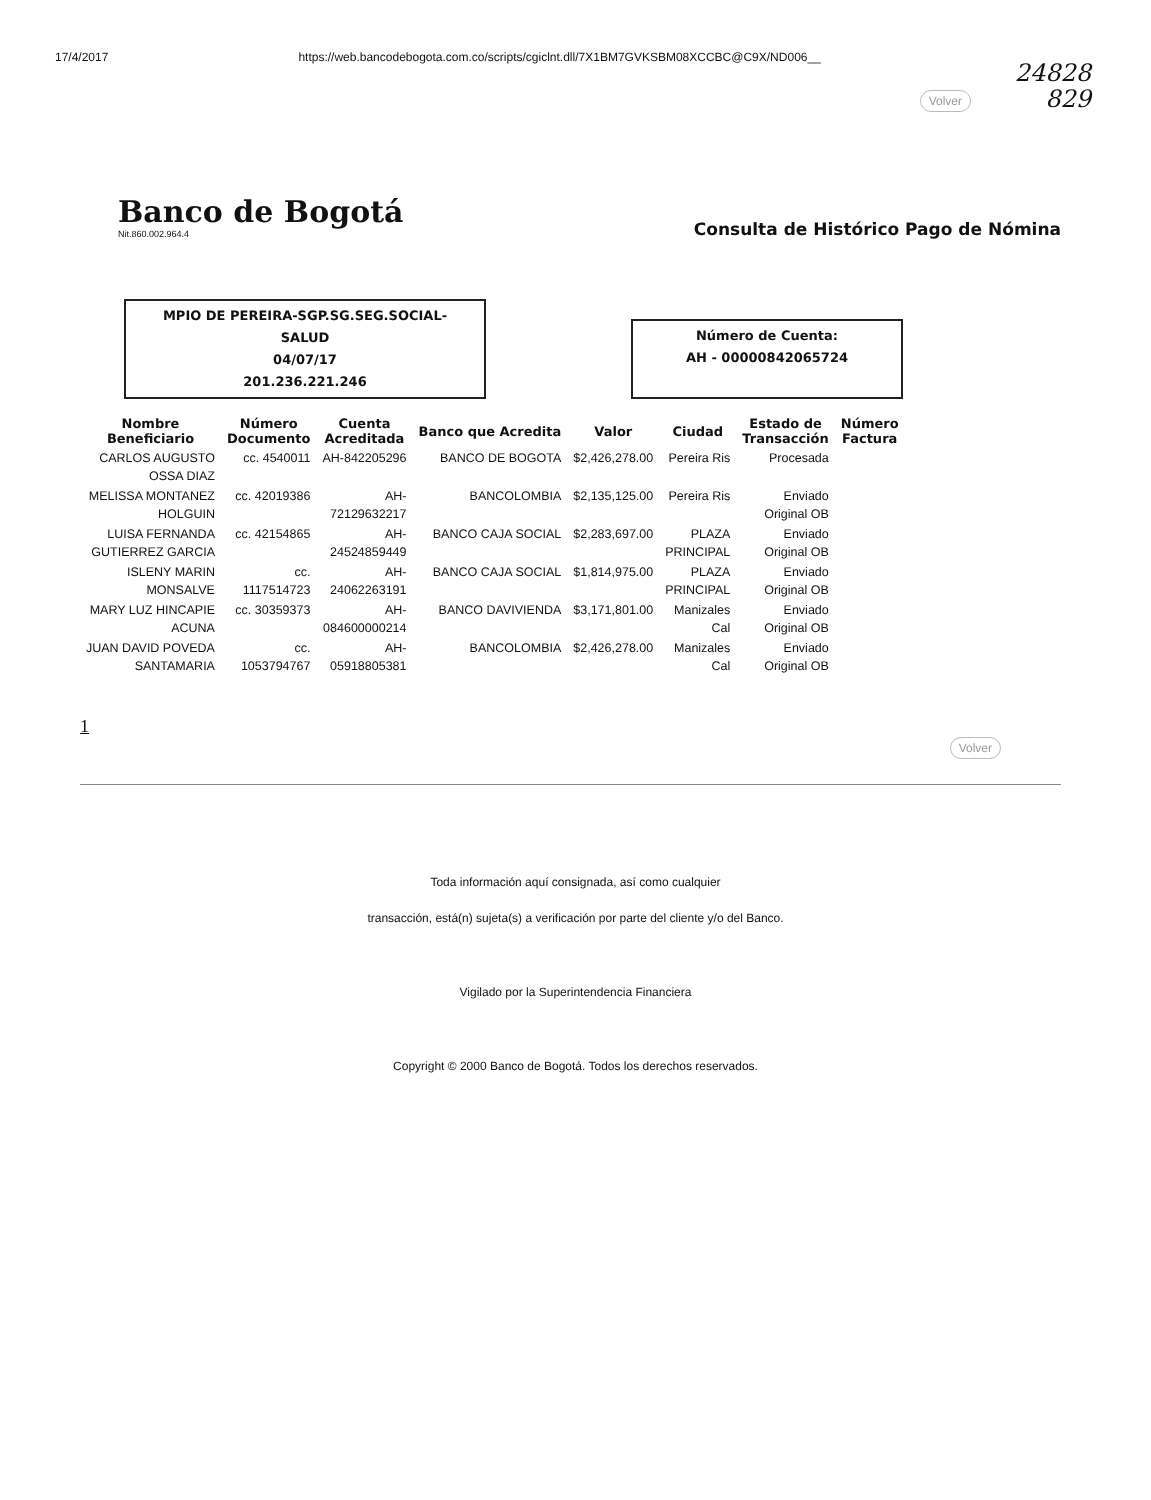17/4/2017 https://web.bancodebogota.com.co/scripts/cgiclnt.dll/7X1BM7GVKSBM08XCCBC@C9X/ND006__
24828
829
Volver
Banco de Bogotá
Nit.860.002.964.4
Consulta de Histórico Pago de Nómina
MPIO DE PEREIRA-SGP.SG.SEG.SOCIAL-
SALUD
04/07/17
201.236.221.246
Número de Cuenta:
AH - 00000842065724
| Nombre Beneficiario | Número Documento | Cuenta Acreditada | Banco que Acredita | Valor | Ciudad | Estado de Transacción | Número Factura |
| --- | --- | --- | --- | --- | --- | --- | --- |
| CARLOS AUGUSTO OSSA DIAZ | cc. 4540011 | AH-842205296 | BANCO DE BOGOTA | $2,426,278.00 | Pereira Ris | Procesada | |
| MELISSA MONTANEZ HOLGUIN | cc. 42019386 | AH- 72129632217 | BANCOLOMBIA | $2,135,125.00 | Pereira Ris | Enviado Original OB | |
| LUISA FERNANDA GUTIERREZ GARCIA | cc. 42154865 | AH- 24524859449 | BANCO CAJA SOCIAL | $2,283,697.00 | PLAZA PRINCIPAL | Enviado Original OB | |
| ISLENY MARIN MONSALVE | cc. 1117514723 | AH- 24062263191 | BANCO CAJA SOCIAL | $1,814,975.00 | PLAZA PRINCIPAL | Enviado Original OB | |
| MARY LUZ HINCAPIE ACUNA | cc. 30359373 | AH- 084600000214 | BANCO DAVIVIENDA | $3,171,801.00 | Manizales Cal | Enviado Original OB | |
| JUAN DAVID POVEDA SANTAMARIA | cc. 1053794767 | AH- 05918805381 | BANCOLOMBIA | $2,426,278.00 | Manizales Cal | Enviado Original OB | |
1
Volver
Toda información aquí consignada, así como cualquier
transacción, está(n) sujeta(s) a verificación por parte del cliente y/o del Banco.
Vigilado por la Superintendencia Financiera
Copyright © 2000 Banco de Bogotá. Todos los derechos reservados.